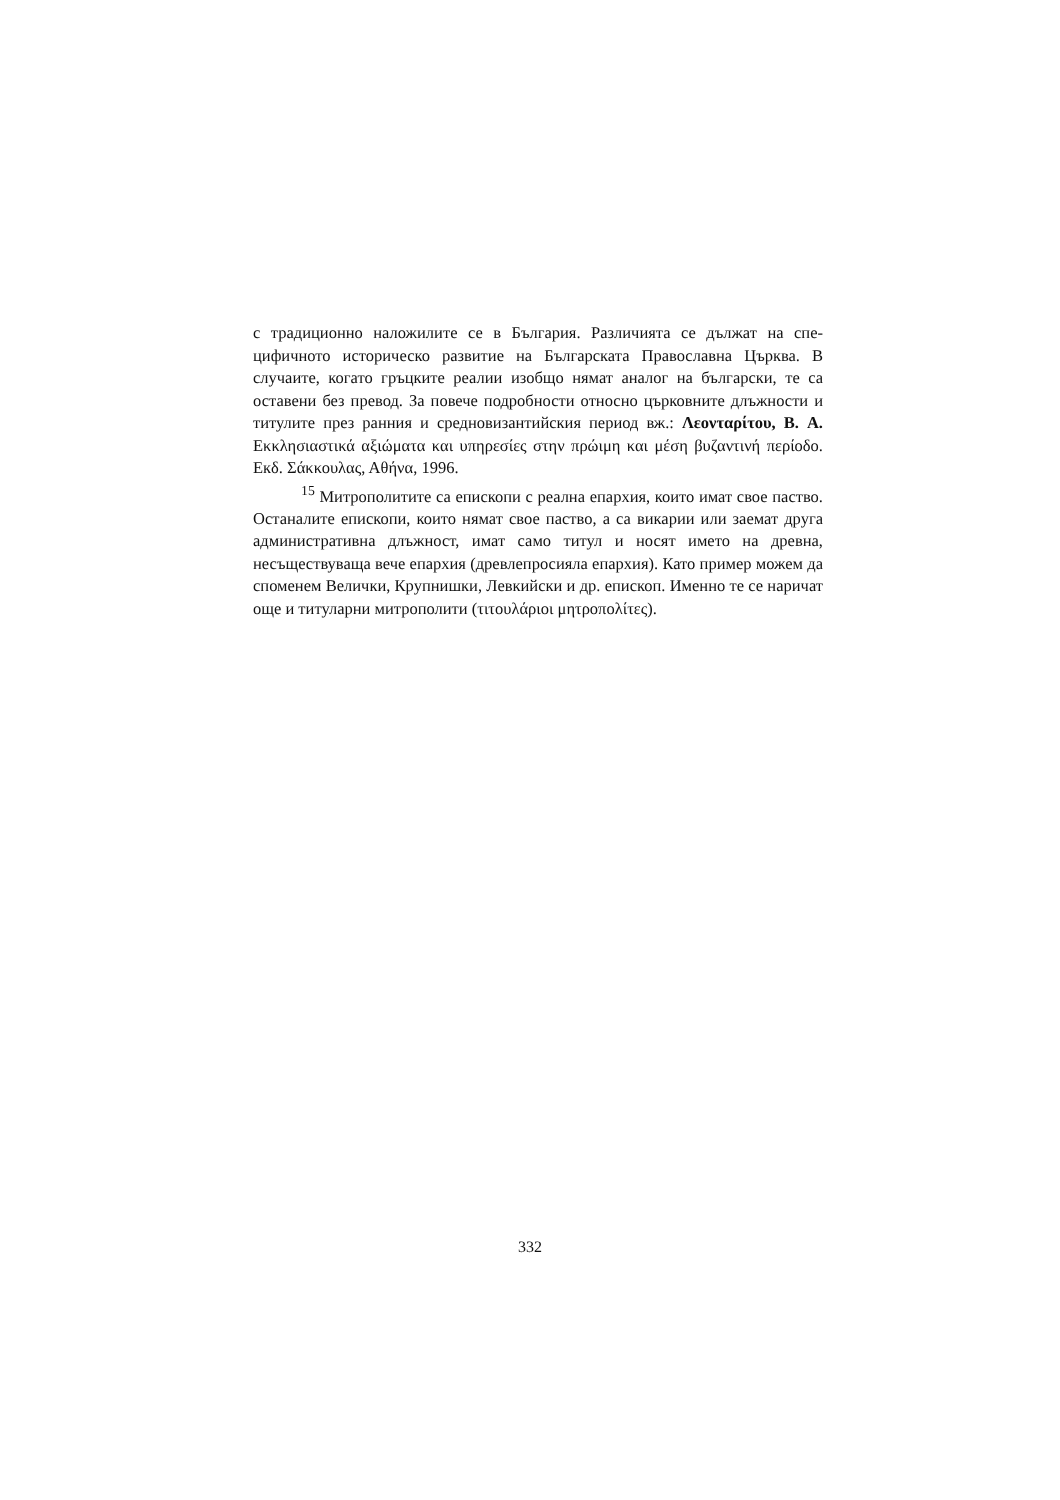с традиционно наложилите се в България. Различията се дължат на спе­цифичното историческо развитие на Българската Православна Църква. В случаите, когато гръцките реалии изобщо нямат аналог на български, те са оставени без превод. За повече подробности относно църковните длъж­ности и титулите през ранния и средновизантийския период вж.: Λεονταρίτου, В. А. Εκκλησιαστικά αξιώματα και υπηρεσίες στην πρώιμη και μέση βυζαντινή περίοδο. Екδ. Σάκκουλας, Αθήνα, 1996.
<sup>15</sup> Митрополитите са епископи с реална епархия, които имат свое паство. Останалите епископи, които нямат свое паство, а са викарии или заемат друга административна длъжност, имат само титул и носят името на древна, несъществуваща вече епархия (древлепросияла епархия). Като пример можем да споменем Велички, Крупнишки, Левкийски и др. епископ. Именно те се наричат още и титуларни митрополити (τιτουλάριοι μητροπολίτες).
332